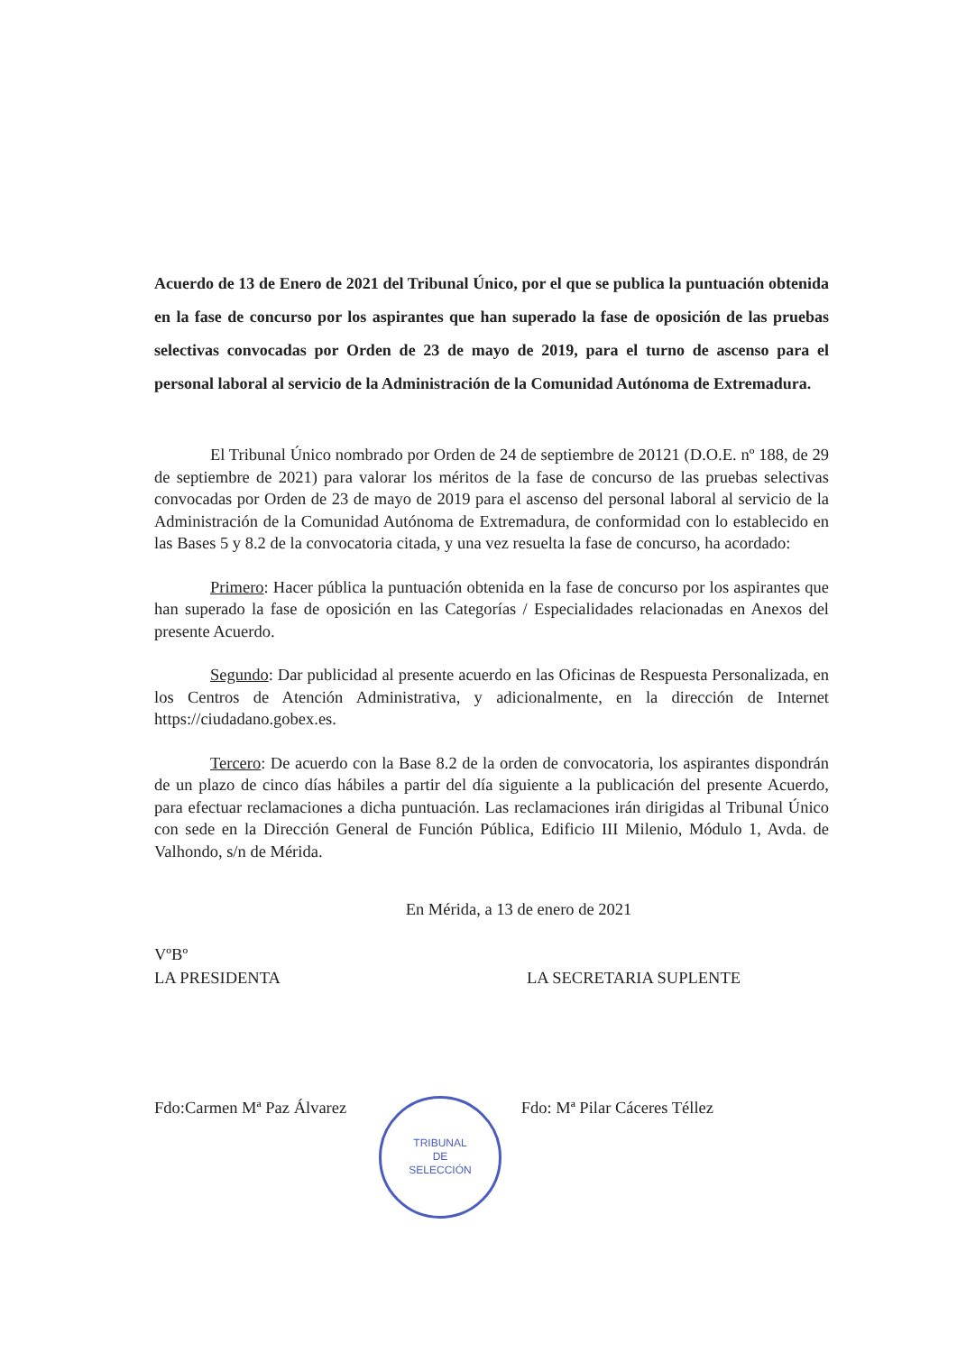Acuerdo de 13 de Enero de 2021 del Tribunal Único, por el que se publica la puntuación obtenida en la fase de concurso por los aspirantes que han superado la fase de oposición de las pruebas selectivas convocadas por Orden de 23 de mayo de 2019, para el turno de ascenso para el personal laboral al servicio de la Administración de la Comunidad Autónoma de Extremadura.
El Tribunal Único nombrado por Orden de 24 de septiembre de 20121 (D.O.E. nº 188, de 29 de septiembre de 2021) para valorar los méritos de la fase de concurso de las pruebas selectivas convocadas por Orden de 23 de mayo de 2019 para el ascenso del personal laboral al servicio de la Administración de la Comunidad Autónoma de Extremadura, de conformidad con lo establecido en las Bases 5 y 8.2 de la convocatoria citada, y una vez resuelta la fase de concurso, ha acordado:
Primero: Hacer pública la puntuación obtenida en la fase de concurso por los aspirantes que han superado la fase de oposición en las Categorías / Especialidades relacionadas en Anexos del presente Acuerdo.
Segundo: Dar publicidad al presente acuerdo en las Oficinas de Respuesta Personalizada, en los Centros de Atención Administrativa, y adicionalmente, en la dirección de Internet https://ciudadano.gobex.es.
Tercero: De acuerdo con la Base 8.2 de la orden de convocatoria, los aspirantes dispondrán de un plazo de cinco días hábiles a partir del día siguiente a la publicación del presente Acuerdo, para efectuar reclamaciones a dicha puntuación. Las reclamaciones irán dirigidas al Tribunal Único con sede en la Dirección General de Función Pública, Edificio III Milenio, Módulo 1, Avda. de Valhondo, s/n de Mérida.
En Mérida, a 13 de enero de 2021
VºBº
LA PRESIDENTA LA SECRETARIA SUPLENTE
Fdo:Carmen Mª Paz Álvarez Fdo: Mª Pilar Cáceres Téllez
TRIBUNAL
DE
SELECCIÓN